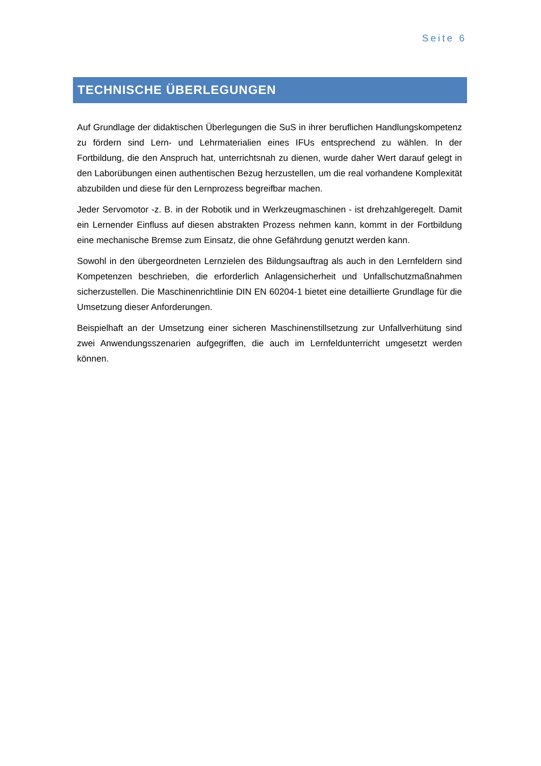Seite 6
TECHNISCHE ÜBERLEGUNGEN
Auf Grundlage der didaktischen Überlegungen die SuS in ihrer beruflichen Handlungskompetenz zu fördern sind Lern- und Lehrmaterialien eines IFUs entsprechend zu wählen. In der Fortbildung, die den Anspruch hat, unterrichtsnah zu dienen, wurde daher Wert darauf gelegt in den Laborübungen einen authentischen Bezug herzustellen, um die real vorhandene Komplexität abzubilden und diese für den Lernprozess begreifbar machen.
Jeder Servomotor -z. B. in der Robotik und in Werkzeugmaschinen - ist drehzahlgeregelt. Damit ein Lernender Einfluss auf diesen abstrakten Prozess nehmen kann, kommt in der Fortbildung eine mechanische Bremse zum Einsatz, die ohne Gefährdung genutzt werden kann.
Sowohl in den übergeordneten Lernzielen des Bildungsauftrag als auch in den Lernfeldern sind Kompetenzen beschrieben, die erforderlich Anlagensicherheit und Unfallschutzmaßnahmen sicherzustellen. Die Maschinenrichtlinie DIN EN 60204-1 bietet eine detaillierte Grundlage für die Umsetzung dieser Anforderungen.
Beispielhaft an der Umsetzung einer sicheren Maschinenstillsetzung zur Unfallverhütung sind zwei Anwendungsszenarien aufgegriffen, die auch im Lernfeldunterricht umgesetzt werden können.